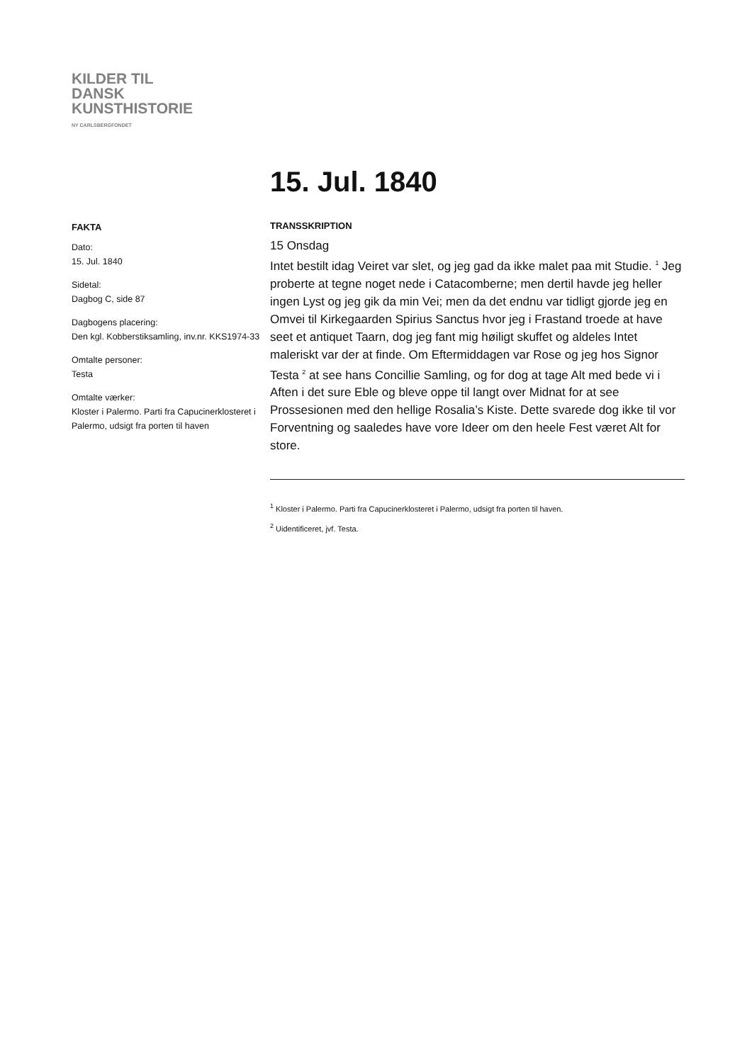KILDER TIL
DANSK
KUNSTHISTORIE
NY CARLSBERGFONDET
15. Jul. 1840
FAKTA
Dato:
15. Jul. 1840
Sidetal:
Dagbog C, side 87
Dagbogens placering:
Den kgl. Kobberstiksamling, inv.nr. KKS1974-33
Omtalte personer:
Testa
Omtalte værker:
Kloster i Palermo. Parti fra Capucinerklosteret i Palermo, udsigt fra porten til haven
TRANSSKRIPTION
15 Onsdag
Intet bestilt idag Veiret var slet, og jeg gad da ikke malet paa mit Studie. <sup>1</sup> Jeg proberte at tegne noget nede i Catacomberne; men dertil havde jeg heller ingen Lyst og jeg gik da min Vei; men da det endnu var tidligt gjorde jeg en Omvei til Kirkegaarden Spirius Sanctus hvor jeg i Frastand troede at have seet et antiquet Taarn, dog jeg fant mig høiligt skuffet og aldeles Intet maleriskt var der at finde. Om Eftermiddagen var Rose og jeg hos Signor Testa <sup>2</sup> at see hans Concillie Samling, og for dog at tage Alt med bede vi i Aften i det sure Eble og bleve oppe til langt over Midnat for at see Prossesionen med den hellige Rosalia’s Kiste. Dette svarede dog ikke til vor Forventning og saaledes have vore Ideer om den heele Fest været Alt for store.
<sup>1</sup> Kloster i Palermo. Parti fra Capucinerklosteret i Palermo, udsigt fra porten til haven.
<sup>2</sup> Uidentificeret, jvf. Testa.